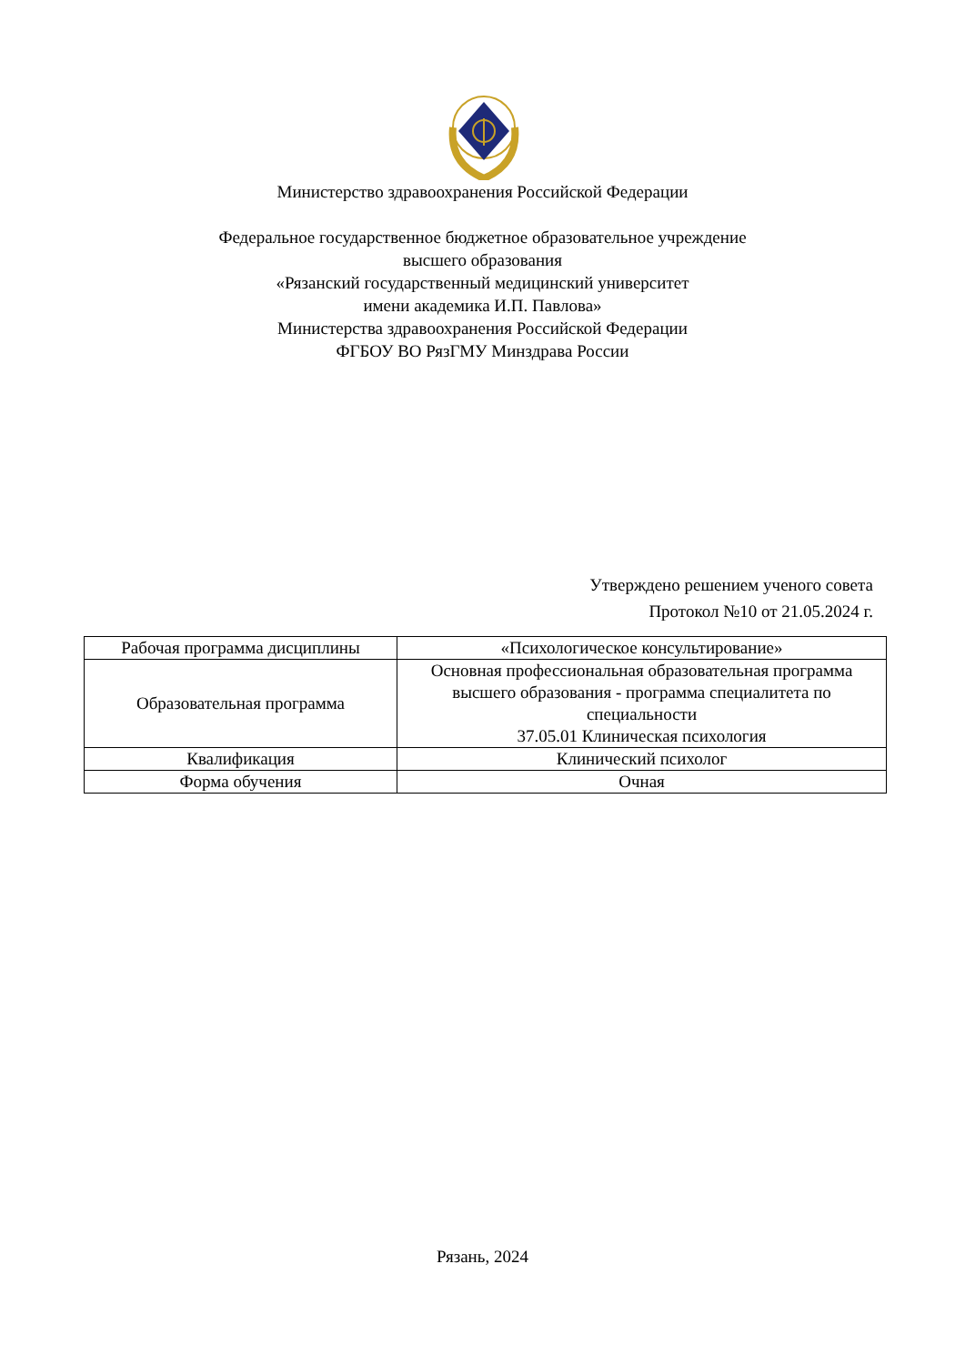Министерство здравоохранения Российской Федерации
Федеральное государственное бюджетное образовательное учреждение
высшего образования
«Рязанский государственный медицинский университет
имени академика И.П. Павлова»
Министерства здравоохранения Российской Федерации
ФГБОУ ВО РязГМУ Минздрава России
Утверждено решением ученого совета
Протокол №10 от 21.05.2024 г.
| Рабочая программа дисциплины | «Психологическое консультирование» |
| Образовательная программа | Основная профессиональная образовательная программа высшего образования - программа специалитета по специальности 37.05.01 Клиническая психология |
| Квалификация | Клинический психолог |
| Форма обучения | Очная |
Рязань, 2024